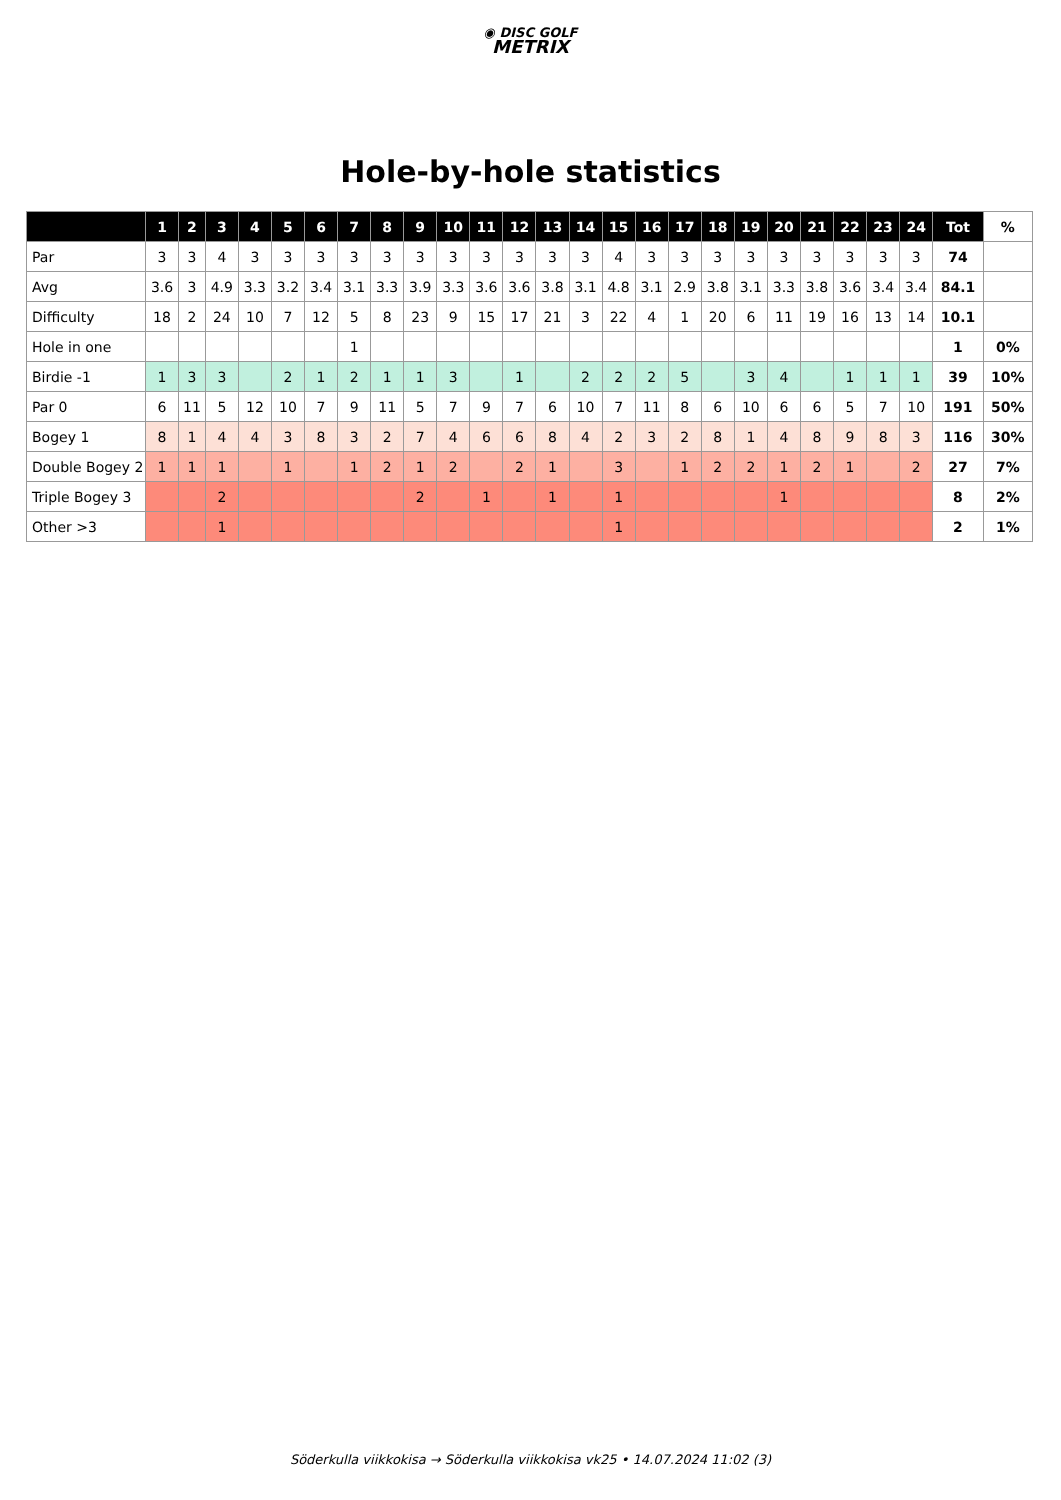◉ DISC GOLF
METRIX
Hole-by-hole statistics
| | 1 | 2 | 3 | 4 | 5 | 6 | 7 | 8 | 9 | 10 | 11 | 12 | 13 | 14 | 15 | 16 | 17 | 18 | 19 | 20 | 21 | 22 | 23 | 24 | Tot | % |
| --- | --- | --- | --- | --- | --- | --- | --- | --- | --- | --- | --- | --- | --- | --- | --- | --- | --- | --- | --- | --- | --- | --- | --- | --- | --- | --- |
| Par | 3 | 3 | 4 | 3 | 3 | 3 | 3 | 3 | 3 | 3 | 3 | 3 | 3 | 3 | 4 | 3 | 3 | 3 | 3 | 3 | 3 | 3 | 3 | 3 | 74 | |
| Avg | 3.6 | 3 | 4.9 | 3.3 | 3.2 | 3.4 | 3.1 | 3.3 | 3.9 | 3.3 | 3.6 | 3.6 | 3.8 | 3.1 | 4.8 | 3.1 | 2.9 | 3.8 | 3.1 | 3.3 | 3.8 | 3.6 | 3.4 | 3.4 | 84.1 | |
| Difficulty | 18 | 2 | 24 | 10 | 7 | 12 | 5 | 8 | 23 | 9 | 15 | 17 | 21 | 3 | 22 | 4 | 1 | 20 | 6 | 11 | 19 | 16 | 13 | 14 | 10.1 | |
| Hole in one | | | | | | | 1 | | | | | | | | | | | | | | | | | | 1 | 0% |
| Birdie -1 | 1 | 3 | 3 | | 2 | 1 | 2 | 1 | 1 | 3 | | 1 | | 2 | 2 | 2 | 5 | | 3 | 4 | | 1 | 1 | 1 | 39 | 10% |
| Par 0 | 6 | 11 | 5 | 12 | 10 | 7 | 9 | 11 | 5 | 7 | 9 | 7 | 6 | 10 | 7 | 11 | 8 | 6 | 10 | 6 | 6 | 5 | 7 | 10 | 191 | 50% |
| Bogey 1 | 8 | 1 | 4 | 4 | 3 | 8 | 3 | 2 | 7 | 4 | 6 | 6 | 8 | 4 | 2 | 3 | 2 | 8 | 1 | 4 | 8 | 9 | 8 | 3 | 116 | 30% |
| Double Bogey 2 | 1 | 1 | 1 | | 1 | | 1 | 2 | 1 | 2 | | 2 | 1 | | 3 | | 1 | 2 | 2 | 1 | 2 | 1 | | 2 | 27 | 7% |
| Triple Bogey 3 | | | 2 | | | | | | 2 | | 1 | | 1 | | 1 | | | | | 1 | | | | | 8 | 2% |
| Other >3 | | | 1 | | | | | | | | | | | | 1 | | | | | | | | | | 2 | 1% |
Söderkulla viikkokisa → Söderkulla viikkokisa vk25 • 14.07.2024 11:02 (3)